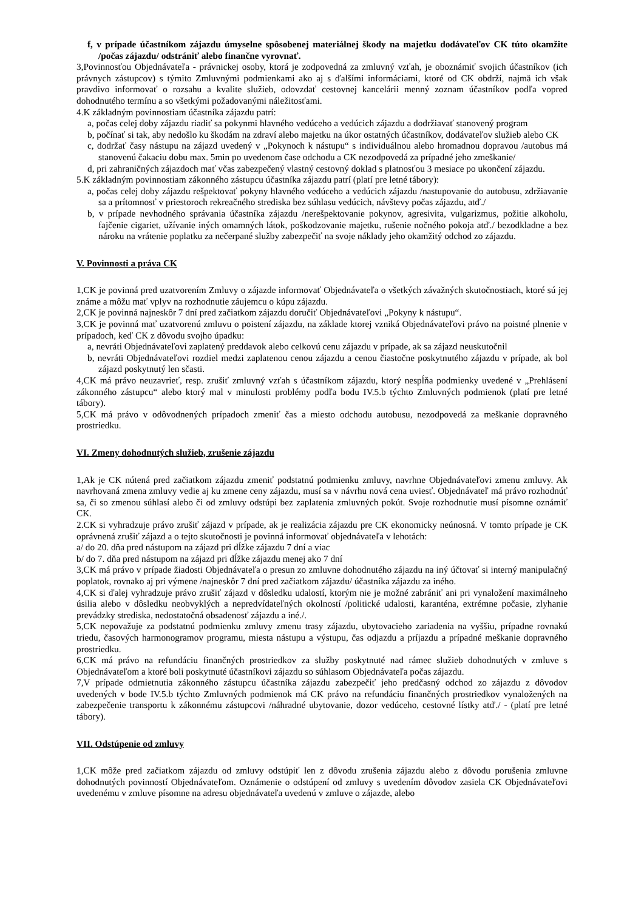f, v prípade účastníkom zájazdu úmyselne spôsobenej materiálnej škody na majetku dodávateľov CK túto okamžite /počas zájazdu/ odstrániť alebo finančne vyrovnať.
3,Povinnosťou Objednávateľa - právnickej osoby, ktorá je zodpovedná za zmluvný vzťah, je oboznámiť svojich účastníkov (ich právnych zástupcov) s týmito Zmluvnými podmienkami ako aj s ďalšími informáciami, ktoré od CK obdrží, najmä ich však pravdivo informovať o rozsahu a kvalite služieb, odovzdať cestovnej kancelárii menný zoznam účastníkov podľa vopred dohodnutého termínu a so všetkými požadovanými náležitosťami.
4.K základným povinnostiam účastníka zájazdu patrí:
a, počas celej doby zájazdu riadiť sa pokynmi hlavného vedúceho a vedúcich zájazdu a dodržiavať stanovený program
b, počínať si tak, aby nedošlo ku škodám na zdraví alebo majetku na úkor ostatných účastníkov, dodávateľov služieb alebo CK
c, dodržať časy nástupu na zájazd uvedený v „Pokynoch k nástupu“ s individuálnou alebo hromadnou dopravou /autobus má stanovenú čakaciu dobu max. 5min po uvedenom čase odchodu a CK nezodpovedá za prípadné jeho zmeškanie/
d, pri zahraničných zájazdoch mať včas zabezpečený vlastný cestovný doklad s platnosťou 3 mesiace po ukončení zájazdu.
5.K základným povinnostiam zákonného zástupcu účastníka zájazdu patrí (platí pre letné tábory):
a, počas celej doby zájazdu rešpektovať pokyny hlavného vedúceho a vedúcich zájazdu /nastupovanie do autobusu, zdržiavanie sa a prítomnosť v priestoroch rekreačného strediska bez súhlasu vedúcich, návštevy počas zájazdu, atď./
b, v prípade nevhodného správania účastníka zájazdu /nerešpektovanie pokynov, agresivita, vulgarizmus, požitie alkoholu, fajčenie cigariet, užívanie iných omamných látok, poškodzovanie majetku, rušenie nočného pokoja atď./ bezodkladne a bez nároku na vrátenie poplatku za nečerpané služby zabezpečiť na svoje náklady jeho okamžitý odchod zo zájazdu.
V. Povinnosti a práva CK
1,CK je povinná pred uzatvorením Zmluvy o zájazde informovať Objednávateľa o všetkých závažných skutočnostiach, ktoré sú jej známe a môžu mať vplyv na rozhodnutie záujemcu o kúpu zájazdu.
2,CK je povinná najneskôr 7 dní pred začiatkom zájazdu doručiť Objednávateľovi „Pokyny k nástupu“.
3,CK je povinná mať uzatvorenú zmluvu o poistení zájazdu, na základe ktorej vzniká Objednávateľovi právo na poistné plnenie v prípadoch, keď CK z dôvodu svojho úpadku:
a, nevráti Objednávateľovi zaplatený preddavok alebo celkovú cenu zájazdu v prípade, ak sa zájazd neuskutočnil
b, nevráti Objednávateľovi rozdiel medzi zaplatenou cenou zájazdu a cenou čiastočne poskytnutého zájazdu v prípade, ak bol zájazd poskytnutý len sčasti.
4,CK má právo neuzavrieť, resp. zrušiť zmluvný vzťah s účastníkom zájazdu, ktorý nespĺňa podmienky uvedené v „Prehlásení zákonného zástupcu“ alebo ktorý mal v minulosti problémy podľa bodu IV.5.b týchto Zmluvných podmienok (platí pre letné tábory).
5,CK má právo v odôvodnených prípadoch zmeniť čas a miesto odchodu autobusu, nezodpovedá za meškanie dopravného prostriedku.
VI. Zmeny dohodnutých služieb, zrušenie zájazdu
1,Ak je CK nútená pred začiatkom zájazdu zmeniť podstatnú podmienku zmluvy, navrhne Objednávateľovi zmenu zmluvy. Ak navrhovaná zmena zmluvy vedie aj ku zmene ceny zájazdu, musí sa v návrhu nová cena uviesť. Objednávateľ má právo rozhodnúť sa, či so zmenou súhlasí alebo či od zmluvy odstúpi bez zaplatenia zmluvných pokút. Svoje rozhodnutie musí písomne oznámiť CK.
2.CK si vyhradzuje právo zrušiť zájazd v prípade, ak je realizácia zájazdu pre CK ekonomicky neúnosná. V tomto prípade je CK oprávnená zrušiť zájazd a o tejto skutočnosti je povinná informovať objednávateľa v lehotách:
a/ do 20. dňa pred nástupom na zájazd pri dĺžke zájazdu 7 dní a viac
b/ do 7. dňa pred nástupom na zájazd pri dĺžke zájazdu menej ako 7 dní
3,CK má právo v prípade žiadosti Objednávateľa o presun zo zmluvne dohodnutého zájazdu na iný účtovať si interný manipulačný poplatok, rovnako aj pri výmene /najneskôr 7 dní pred začiatkom zájazdu/ účastníka zájazdu za iného.
4,CK si ďalej vyhradzuje právo zrušiť zájazd v dôsledku udalostí, ktorým nie je možné zabrániť ani pri vynaložení maximálneho úsilia alebo v dôsledku neobvyklých a nepredvídateľných okolností /politické udalosti, karanténa, extrémne počasie, zlyhanie prevádzky strediska, nedostatočná obsadenosť zájazdu a iné./.
5,CK nepovažuje za podstatnú podmienku zmluvy zmenu trasy zájazdu, ubytovacieho zariadenia na vyššiu, prípadne rovnakú triedu, časových harmonogramov programu, miesta nástupu a výstupu, čas odjazdu a príjazdu a prípadné meškanie dopravného prostriedku.
6,CK má právo na refundáciu finančných prostriedkov za služby poskytnuté nad rámec služieb dohodnutých v zmluve s Objednávateľom a ktoré boli poskytnuté účastníkovi zájazdu so súhlasom Objednávateľa počas zájazdu.
7,V prípade odmietnutia zákonného zástupcu účastníka zájazdu zabezpečiť jeho predčasný odchod zo zájazdu z dôvodov uvedených v bode IV.5.b týchto Zmluvných podmienok má CK právo na refundáciu finančných prostriedkov vynaložených na zabezpečenie transportu k zákonnému zástupcovi /náhradné ubytovanie, dozor vedúceho, cestovné lístky atď./ - (platí pre letné tábory).
VII. Odstúpenie od zmluvy
1,CK môže pred začiatkom zájazdu od zmluvy odstúpiť len z dôvodu zrušenia zájazdu alebo z dôvodu porušenia zmluvne dohodnutých povinností Objednávateľom. Oznámenie o odstúpení od zmluvy s uvedením dôvodov zasiela CK Objednávateľovi uvedenému v zmluve písomne na adresu objednávateľa uvedenú v zmluve o zájazde, alebo